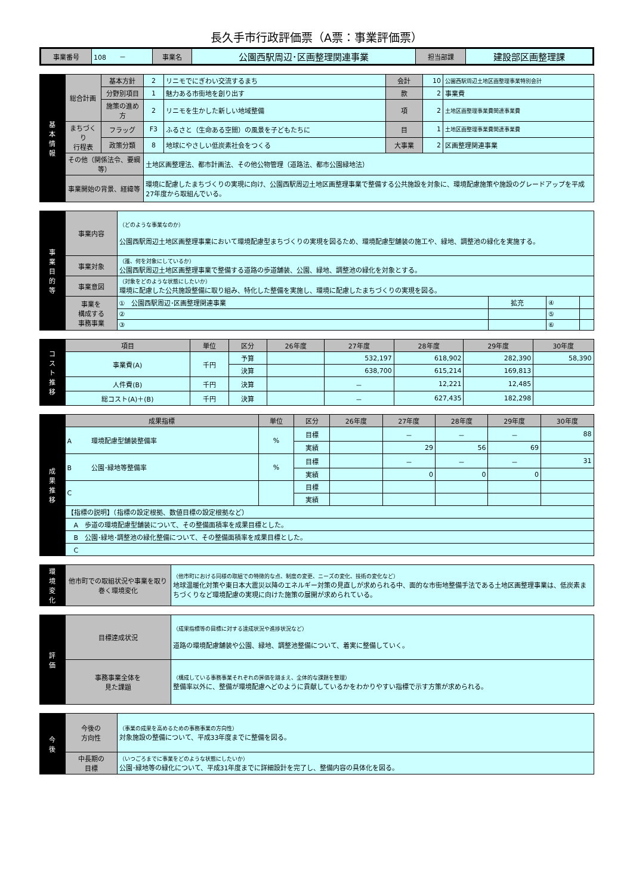長久手市行政評価票（A票：事業評価票）
| 事業番号 | 108 － | 事業名 | 公園西駅周辺･区画整理関連事業 | 担当部課 | 建設部区画整理課 |
| 基 本 情 報 | 総合計画 | 基本方針 | 2 | リニモでにぎわい交流するまち | 会計 | 10 | 公園西駅周辺土地区画整理事業特別会計 |
| | | 分野別項目 | 1 | 魅力ある市街地を創り出す | 款 | 2 | 事業費 |
| | | 施策の進め方 | 2 | リニモを生かした新しい地域整備 | 項 | 2 | 土地区画整理事業費関連事業費 |
| | まちづくり 行程表 | フラッグ | F3 | ふるさと（生命ある空間）の風景を子どもたちに | 目 | 1 | 土地区画整理事業費関連事業費 |
| | | 政策分類 | 8 | 地球にやさしい低炭素社会をつくる | 大事業 | 2 | 区画整理関連事業 |
| | その他（関係法令、要綱等） | | 土地区画整理法、都市計画法、その他公物管理（道路法、都市公園緑地法） | | | | |
| | 事業開始の背景、経緯等 | | 環境に配慮したまちづくりの実現に向け、公園西駅周辺土地区画整理事業で整備する公共施設を対象に、環境配慮施策や施設のグレードアップを平成27年度から取組んでいる。 | | | | |
| 事 業 目 的 等 | 事業内容 | （どのような事業なのか） 公園西駅周辺土地区画整理事業において環境配慮型まちづくりの実現を図るため、環境配慮型舗装の施工や、緑地、調整池の緑化を実施する。 | | | |
| | 事業対象 | （誰、何を対象にしているか） 公園西駅周辺土地区画整理事業で整備する道路の歩道舗装、公園、緑地、調整池の緑化を対象とする。 | | | |
| | 事業意図 | （対象をどのような状態にしたいか） 環境に配慮した公共施設整備に取り組み、特化した整備を実施し、環境に配慮したまちづくりの実現を図る。 | | | |
| | 事業を 構成する 事務事業 | ① 公園西駅周辺･区画整理関連事業 | 拡充 | ④ | |
| | | ② | | ⑤ | |
| | | ③ | | ⑥ | |
| コ ス ト 推 移 | 項目 | 単位 | 区分 | 26年度 | 27年度 | 28年度 | 29年度 | 30年度 |
| | 事業費(A) | 千円 | 予算 | | 532,197 | 618,902 | 282,390 | 58,390 |
| | | | 決算 | | 638,700 | 615,214 | 169,813 | |
| | 人件費(B) | 千円 | 決算 | | － | 12,221 | 12,485 | |
| | 総コスト(A)＋(B) | 千円 | 決算 | | － | 627,435 | 182,298 | |
| 成 果 推 移 | 成果指標 | 単位 | 区分 | 26年度 | 27年度 | 28年度 | 29年度 | 30年度 |
| | A 環境配慮型舗装整備率 | % | 目標 | | － | － | － | 88 |
| | | | 実績 | | 29 | 56 | 69 | |
| | B 公園･緑地等整備率 | % | 目標 | | － | － | － | 31 |
| | | | 実績 | | 0 | 0 | 0 | |
| | C | | 目標 | | | | | |
| | | | 実績 | | | | | |
| | 【指標の説明】（指標の設定根拠、数値目標の設定根拠など） | | | | | | | |
| | A 歩道の環境配慮型舗装について、その整備面積率を成果目標とした。 | | | | | | | |
| | B 公園･緑地･調整池の緑化整備について、その整備面積率を成果目標とした。 | | | | | | | |
| | C | | | | | | | |
| 環 境 変 化 | 他市町での取組状況や事業を取り巻く環境変化 | （他市町における同様の取組での特徴的な点、制度の変更、ニーズの変化、技術の変化など） 地球温暖化対策や東日本大震災以降のエネルギー対策の見直しが求められる中、面的な市街地整備手法である土地区画整理事業は、低炭素まちづくりなど環境配慮の実現に向けた施策の展開が求められている。 |
| 評 価 | 目標達成状況 | （成果指標等の目標に対する達成状況や進捗状況など） 道路の環境配慮舗装や公園、緑地、調整池整備について、着実に整備していく。 |
| | 事務事業全体を 見た課題 | （構成している事務事業それぞれの評価を踏まえ、全体的な課題を整理） 整備率以外に、整備が環境配慮へどのように貢献しているかをわかりやすい指標で示す方策が求められる。 |
| 今 後 | 今後の 方向性 | （事業の成果を高めるための事務事業の方向性） 対象施設の整備について、平成33年度までに整備を図る。 |
| | 中長期の 目標 | （いつごろまでに事業をどのような状態にしたいか） 公園･緑地等の緑化について、平成31年度までに詳細設計を完了し、整備内容の具体化を図る。 |